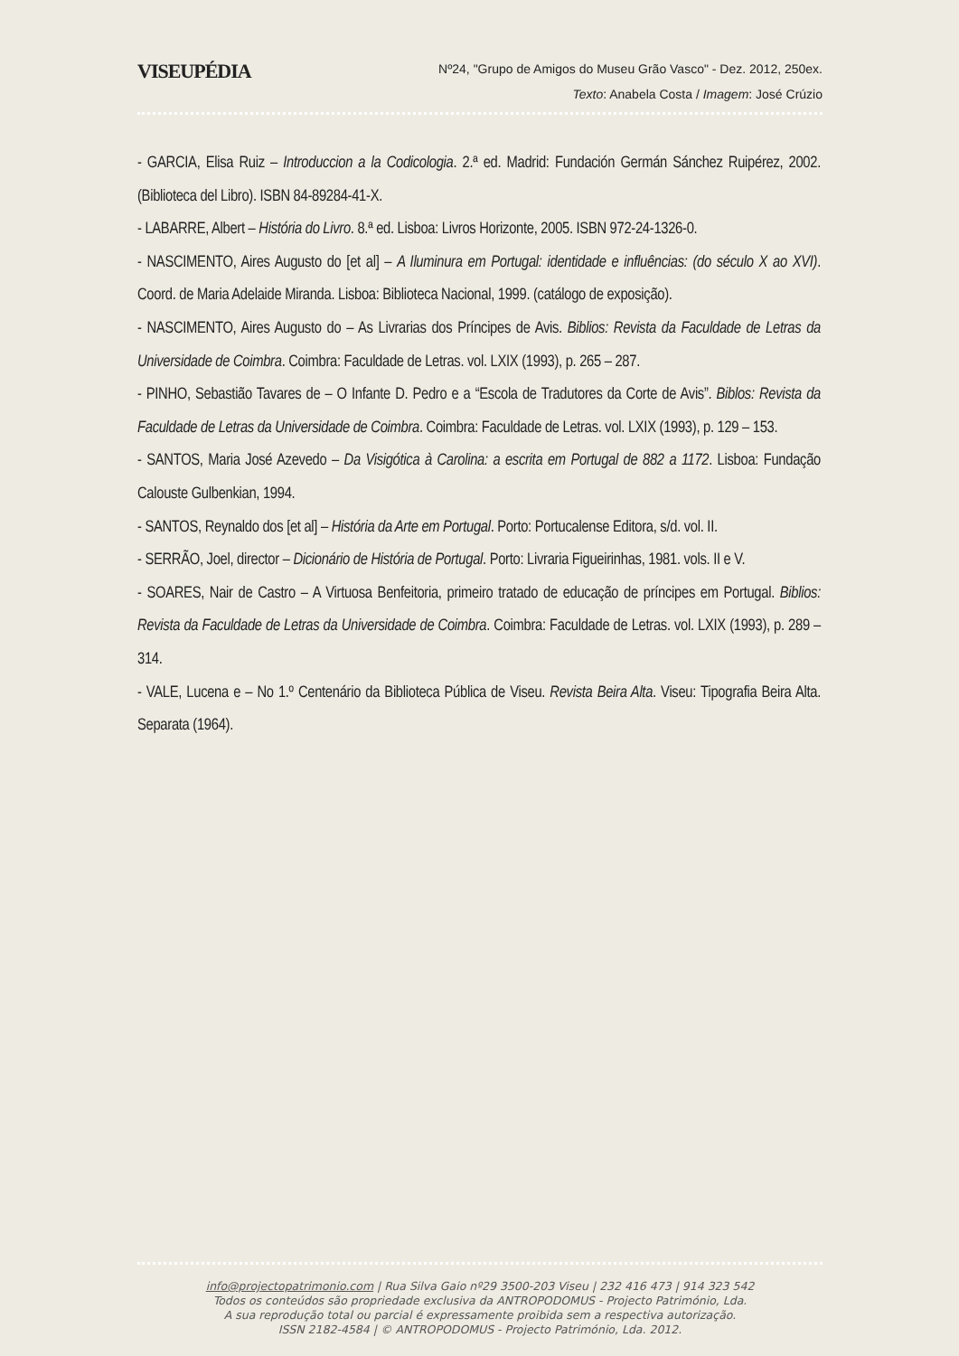VISEUPÉDIA
Nº24, "Grupo de Amigos do Museu Grão Vasco" - Dez. 2012, 250ex.
Texto: Anabela Costa / Imagem: José Crúzio
- GARCIA, Elisa Ruiz – Introduccion a la Codicologia. 2.ª ed. Madrid: Fundación Germán Sánchez Ruipérez, 2002. (Biblioteca del Libro). ISBN 84-89284-41-X.
- LABARRE, Albert – História do Livro. 8.ª ed. Lisboa: Livros Horizonte, 2005. ISBN 972-24-1326-0.
- NASCIMENTO, Aires Augusto do [et al] – A Iluminura em Portugal: identidade e influências: (do século X ao XVI). Coord. de Maria Adelaide Miranda. Lisboa: Biblioteca Nacional, 1999. (catálogo de exposição).
- NASCIMENTO, Aires Augusto do – As Livrarias dos Príncipes de Avis. Biblios: Revista da Faculdade de Letras da Universidade de Coimbra. Coimbra: Faculdade de Letras. vol. LXIX (1993), p. 265 – 287.
- PINHO, Sebastião Tavares de – O Infante D. Pedro e a “Escola de Tradutores da Corte de Avis”. Biblos: Revista da Faculdade de Letras da Universidade de Coimbra. Coimbra: Faculdade de Letras. vol. LXIX (1993), p. 129 – 153.
- SANTOS, Maria José Azevedo – Da Visigótica à Carolina: a escrita em Portugal de 882 a 1172. Lisboa: Fundação Calouste Gulbenkian, 1994.
- SANTOS, Reynaldo dos [et al] – História da Arte em Portugal. Porto: Portucalense Editora, s/d. vol. II.
- SERRÃO, Joel, director – Dicionário de História de Portugal. Porto: Livraria Figueirinhas, 1981. vols. II e V.
- SOARES, Nair de Castro – A Virtuosa Benfeitoria, primeiro tratado de educação de príncipes em Portugal. Biblios: Revista da Faculdade de Letras da Universidade de Coimbra. Coimbra: Faculdade de Letras. vol. LXIX (1993), p. 289 – 314.
- VALE, Lucena e – No 1.º Centenário da Biblioteca Pública de Viseu. Revista Beira Alta. Viseu: Tipografia Beira Alta. Separata (1964).
info@projectopatrimonio.com | Rua Silva Gaio nº29 3500-203 Viseu | 232 416 473 | 914 323 542
Todos os conteúdos são propriedade exclusiva da ANTROPODOMUS - Projecto Património, Lda.
A sua reprodução total ou parcial é expressamente proibida sem a respectiva autorização.
ISSN 2182-4584 | © ANTROPODOMUS - Projecto Património, Lda. 2012.